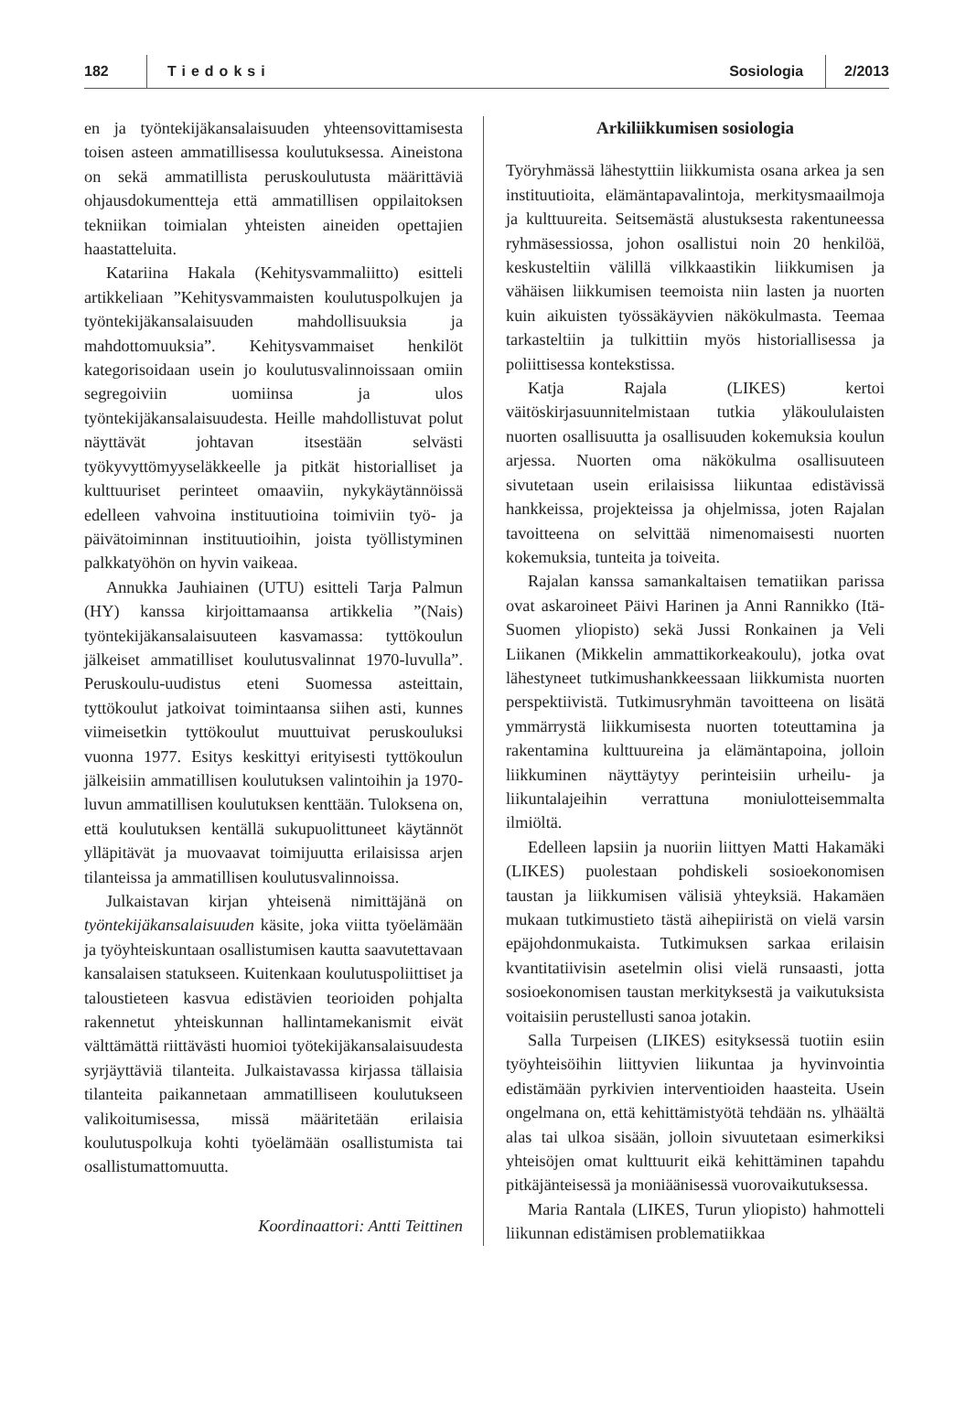182 Tiedoksi Sosiologia 2/2013
en ja työntekijäkansalaisuuden yhteensovittamisesta toisen asteen ammatillisessa koulutuksessa. Aineistona on sekä ammatillista peruskoulutusta määrittäviä ohjausdokumentteja että ammatillisen oppilaitoksen tekniikan toimialan yhteisten aineiden opettajien haastatteluita.
Katariina Hakala (Kehitysvammaliitto) esitteli artikkeliaan ”Kehitysvammaisten koulutuspolkujen ja työntekijäkansalaisuuden mahdollisuuksia ja mahdottomuuksia”. Kehitysvammaiset henkilöt kategorisoidaan usein jo koulutusvalinnoissaan omiin segregoiviin uomiinsa ja ulos työntekijäkansalaisuudesta. Heille mahdollistuvat polut näyttävät johtavan itsestään selvästi työkyvyttömyyseläkkeelle ja pitkät historialliset ja kulttuuriset perinteet omaaviin, nykykäytännöissä edelleen vahvoina instituutioina toimiviin työ- ja päivätoiminnan instituutioihin, joista työllistyminen palkkatyöhön on hyvin vaikeaa.
Annukka Jauhiainen (UTU) esitteli Tarja Palmun (HY) kanssa kirjoittamaansa artikkelia ”(Nais) työntekijäkansalaisuuteen kasvamassa: tyttökoulun jälkeiset ammatilliset koulutusvalinnat 1970-luvulla”. Peruskoulu-uudistus eteni Suomessa asteittain, tyttökoulut jatkoivat toimintaansa siihen asti, kunnes viimeisetkin tyttökoulut muuttuivat peruskouluksi vuonna 1977. Esitys keskittyi erityisesti tyttökoulun jälkeisiin ammatillisen koulutuksen valintoihin ja 1970-luvun ammatillisen koulutuksen kenttään. Tuloksena on, että koulutuksen kentällä sukupuolittuneet käytännöt ylläpitävät ja muovaavat toimijuutta erilaisissa arjen tilanteissa ja ammatillisen koulutusvalinnoissa.
Julkaistavan kirjan yhteisenä nimittäjänä on työntekijäkansalaisuuden käsite, joka viitta työelämään ja työyhteiskuntaan osallistumisen kautta saavutettavaan kansalaisen statukseen. Kuitenkaan koulutuspoliittiset ja taloustieteen kasvua edistävien teorioiden pohjalta rakennetut yhteiskunnan hallintamekanismit eivät välttämättä riittävästi huomioi työtekijäkansalaisuudesta syrjäyttäviä tilanteita. Julkaistavassa kirjassa tällaisia tilanteita paikannetaan ammatilliseen koulutukseen valikoitumisessa, missä määritetään erilaisia koulutuspolkuja kohti työelämään osallistumista tai osallistumattomuutta.
Koordinaattori: Antti Teittinen
Arkiliikkumisen sosiologia
Työryhmässä lähestyttiin liikkumista osana arkea ja sen instituutioita, elämäntapavalintoja, merkitysmaailmoja ja kulttuureita. Seitsemästä alustuksesta rakentuneessa ryhmäsessiossa, johon osallistui noin 20 henkilöä, keskusteltiin välillä vilkkaastikin liikkumisen ja vähäisen liikkumisen teemoista niin lasten ja nuorten kuin aikuisten työssäkäyvien näkökulmasta. Teemaa tarkasteltiin ja tulkittiin myös historiallisessa ja poliittisessa kontekstissa.
Katja Rajala (LIKES) kertoi väitöskirjasuunnitelmistaan tutkia yläkoululaisten nuorten osallisuutta ja osallisuuden kokemuksia koulun arjessa. Nuorten oma näkökulma osallisuuteen sivutetaan usein erilaisissa liikuntaa edistävissä hankkeissa, projekteissa ja ohjelmissa, joten Rajalan tavoitteena on selvittää nimenomaisesti nuorten kokemuksia, tunteita ja toiveita.
Rajalan kanssa samankaltaisen tematiikan parissa ovat askaroineet Päivi Harinen ja Anni Rannikko (Itä-Suomen yliopisto) sekä Jussi Ronkainen ja Veli Liikanen (Mikkelin ammattikorkeakoulu), jotka ovat lähestyneet tutkimushankkeessaan liikkumista nuorten perspektiivistä. Tutkimusryhmän tavoitteena on lisätä ymmärrystä liikkumisesta nuorten toteuttamina ja rakentamina kulttuureina ja elämäntapoina, jolloin liikkuminen näyttäytyy perinteisiin urheilu- ja liikuntalajeihin verrattuna moniulotteisemmalta ilmiöltä.
Edelleen lapsiin ja nuoriin liittyen Matti Hakamäki (LIKES) puolestaan pohdiskeli sosioekonomisen taustan ja liikkumisen välisiä yhteyksiä. Hakamäen mukaan tutkimustieto tästä aihepiiristä on vielä varsin epäjohdonmukaista. Tutkimuksen sarkaa erilaisin kvantitatiivisin asetelmin olisi vielä runsaasti, jotta sosioekonomisen taustan merkityksestä ja vaikutuksista voitaisiin perustellusti sanoa jotakin.
Salla Turpeisen (LIKES) esityksessä tuotiin esiin työyhteisöihin liittyvien liikuntaa ja hyvinvointia edistämään pyrkivien interventioiden haasteita. Usein ongelmana on, että kehittämistyötä tehdään ns. ylhäältä alas tai ulkoa sisään, jolloin sivuutetaan esimerkiksi yhteisöjen omat kulttuurit eikä kehittäminen tapahdu pitkäjänteisessä ja moniäänisessä vuorovaikutuksessa.
Maria Rantala (LIKES, Turun yliopisto) hahmotteli liikunnan edistämisen problematiikkaa